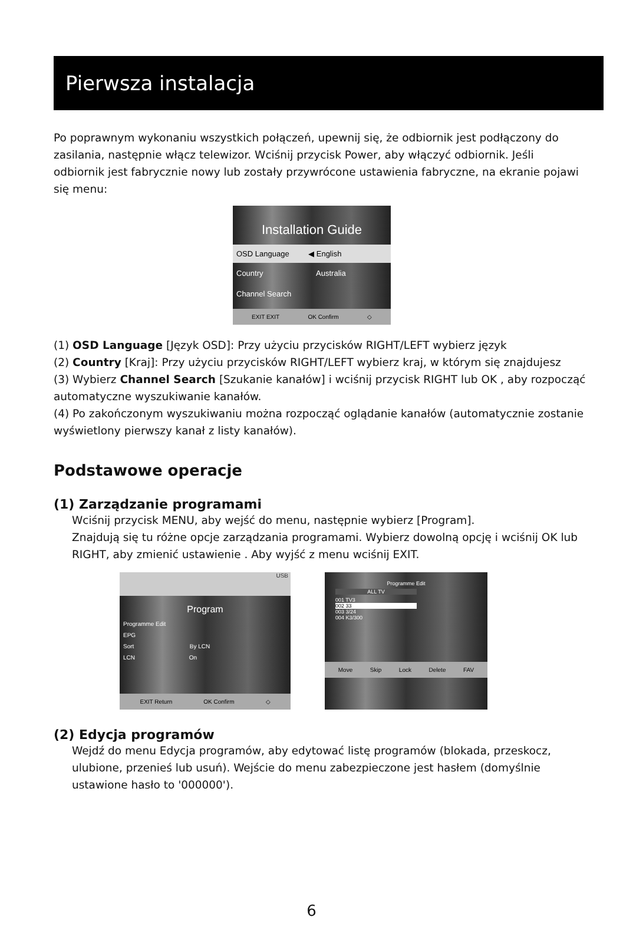Pierwsza instalacja
Po poprawnym wykonaniu wszystkich połączeń, upewnij się, że odbiornik jest podłączony do zasilania, następnie włącz telewizor. Wciśnij przycisk Power, aby włączyć odbiornik. Jeśli odbiornik jest fabrycznie nowy lub zostały przywrócone ustawienia fabryczne, na ekranie pojawi się menu:
Installation Guide
OSD Language ◀ English
Country Australia
Channel Search
EXIT EXIT OK Confirm ◇
(1) OSD Language [Język OSD]: Przy użyciu przycisków RIGHT/LEFT wybierz język
(2) Country [Kraj]: Przy użyciu przycisków RIGHT/LEFT wybierz kraj, w którym się znajdujesz
(3) Wybierz Channel Search [Szukanie kanałów] i wciśnij przycisk RIGHT lub OK , aby rozpocząć automatyczne wyszukiwanie kanałów.
(4) Po zakończonym wyszukiwaniu można rozpocząć oglądanie kanałów (automatycznie zostanie wyświetlony pierwszy kanał z listy kanałów).
Podstawowe operacje
(1) Zarządzanie programami
Wciśnij przycisk MENU, aby wejść do menu, następnie wybierz [Program].
Znajdują się tu różne opcje zarządzania programami. Wybierz dowolną opcję i wciśnij OK lub RIGHT, aby zmienić ustawienie . Aby wyjść z menu wciśnij EXIT.
USB
Program
Programme Edit
EPG
Sort By LCN
LCN On
EXIT Return OK Confirm ◇
Programme Edit
ALL TV
001 TV3
002 33
003 3/24
004 K3/300
Move Skip Lock Delete FAV
(2) Edycja programów
Wejdź do menu Edycja programów, aby edytować listę programów (blokada, przeskocz, ulubione, przenieś lub usuń). Wejście do menu zabezpieczone jest hasłem (domyślnie ustawione hasło to '000000').
6